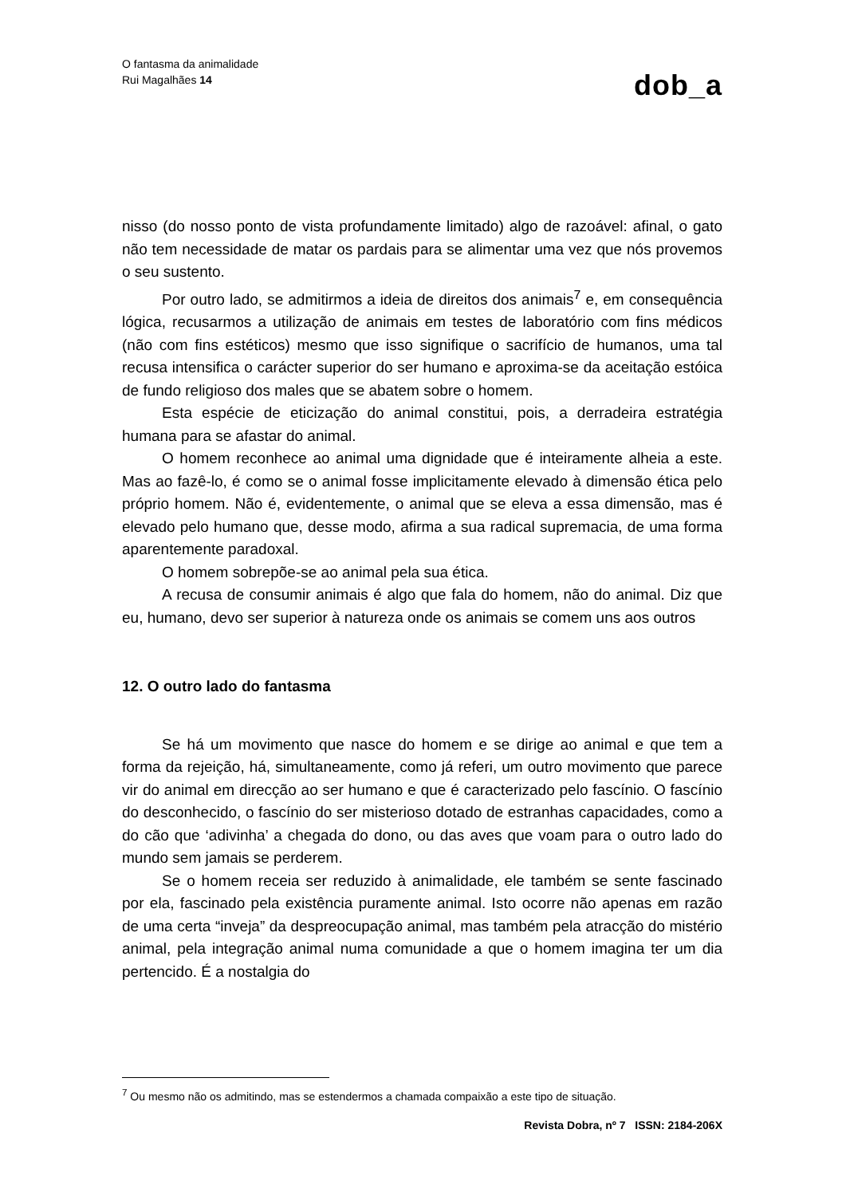O fantasma da animalidade
Rui Magalhães 14
dob_a
nisso (do nosso ponto de vista profundamente limitado) algo de razoável: afinal, o gato não tem necessidade de matar os pardais para se alimentar uma vez que nós provemos o seu sustento.
Por outro lado, se admitirmos a ideia de direitos dos animais<sup>7</sup> e, em consequência lógica, recusarmos a utilização de animais em testes de laboratório com fins médicos (não com fins estéticos) mesmo que isso signifique o sacrifício de humanos, uma tal recusa intensifica o carácter superior do ser humano e aproxima-se da aceitação estóica de fundo religioso dos males que se abatem sobre o homem.
Esta espécie de eticização do animal constitui, pois, a derradeira estratégia humana para se afastar do animal.
O homem reconhece ao animal uma dignidade que é inteiramente alheia a este. Mas ao fazê-lo, é como se o animal fosse implicitamente elevado à dimensão ética pelo próprio homem. Não é, evidentemente, o animal que se eleva a essa dimensão, mas é elevado pelo humano que, desse modo, afirma a sua radical supremacia, de uma forma aparentemente paradoxal.
O homem sobrepõe-se ao animal pela sua ética.
A recusa de consumir animais é algo que fala do homem, não do animal. Diz que eu, humano, devo ser superior à natureza onde os animais se comem uns aos outros
12. O outro lado do fantasma
Se há um movimento que nasce do homem e se dirige ao animal e que tem a forma da rejeição, há, simultaneamente, como já referi, um outro movimento que parece vir do animal em direcção ao ser humano e que é caracterizado pelo fascínio. O fascínio do desconhecido, o fascínio do ser misterioso dotado de estranhas capacidades, como a do cão que ‘adivinha’ a chegada do dono, ou das aves que voam para o outro lado do mundo sem jamais se perderem.
Se o homem receia ser reduzido à animalidade, ele também se sente fascinado por ela, fascinado pela existência puramente animal. Isto ocorre não apenas em razão de uma certa “inveja” da despreocupação animal, mas também pela atracção do mistério animal, pela integração animal numa comunidade a que o homem imagina ter um dia pertencido. É a nostalgia do
<sup>7</sup> Ou mesmo não os admitindo, mas se estendermos a chamada compaixão a este tipo de situação.
Revista Dobra, nº 7 ISSN: 2184-206X